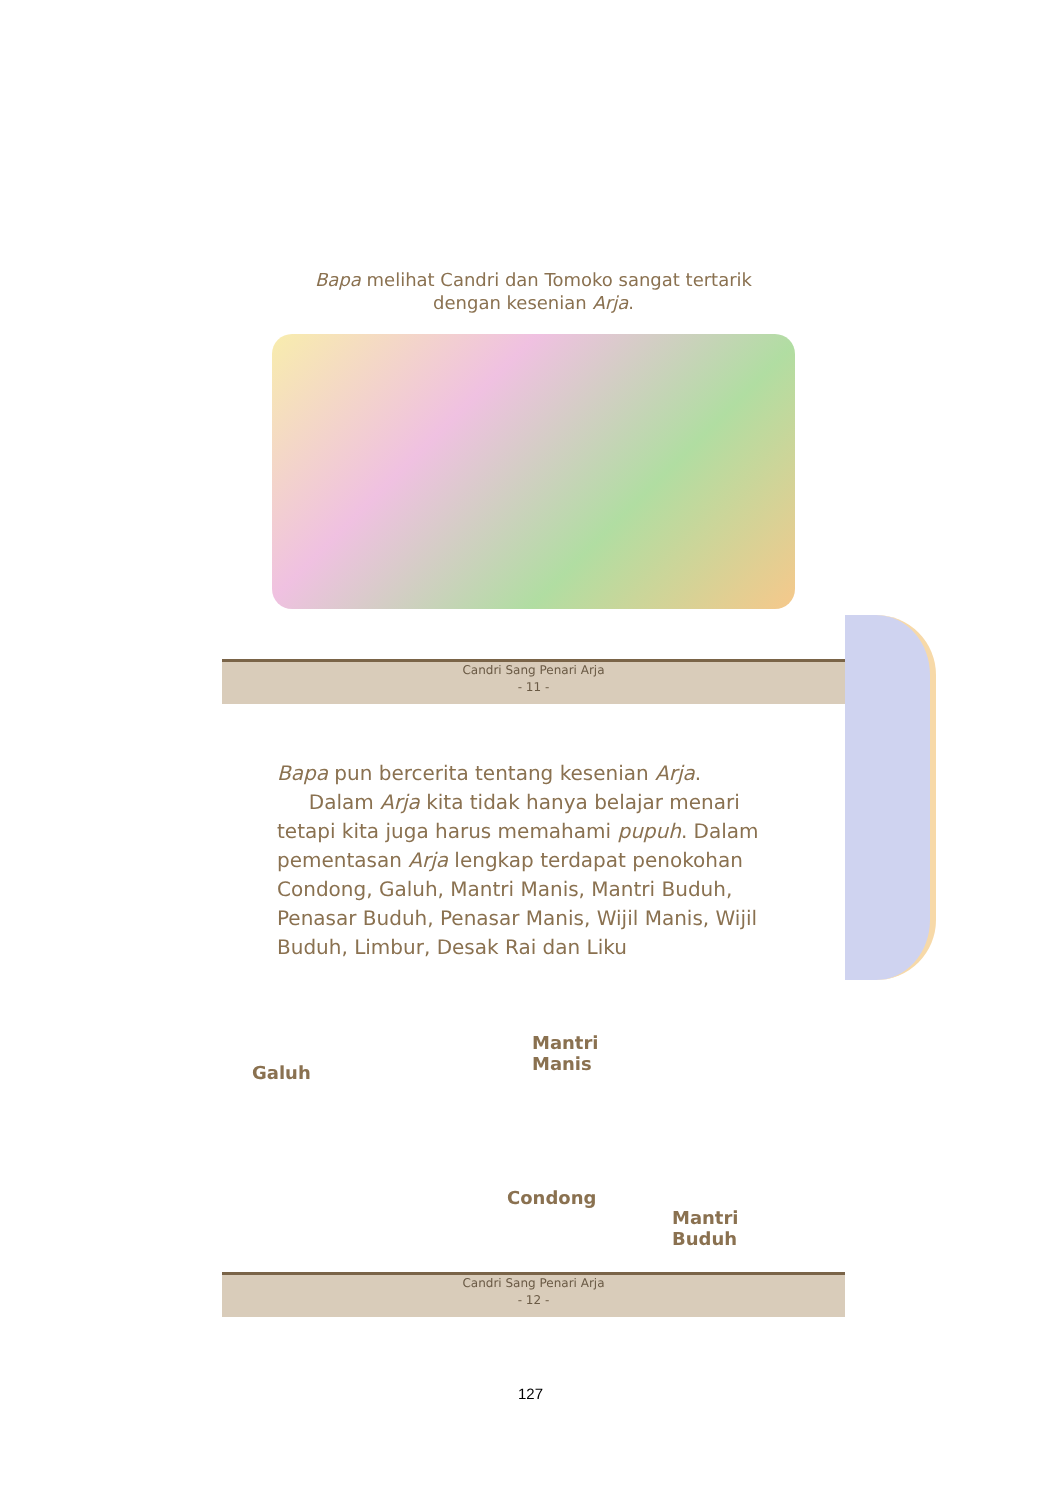Bapa melihat Candri dan Tomoko sangat tertarik
dengan kesenian Arja.
Candri Sang Penari Arja
- 11 -
Bapa pun bercerita tentang kesenian Arja.
Dalam Arja kita tidak hanya belajar menari tetapi kita juga harus memahami pupuh. Dalam pementasan Arja lengkap terdapat penokohan Condong, Galuh, Mantri Manis, Mantri Buduh, Penasar Buduh, Penasar Manis, Wijil Manis, Wijil Buduh, Limbur, Desak Rai dan Liku
Galuh
Mantri
Manis
Condong
Mantri
Buduh
Candri Sang Penari Arja
- 12 -
127